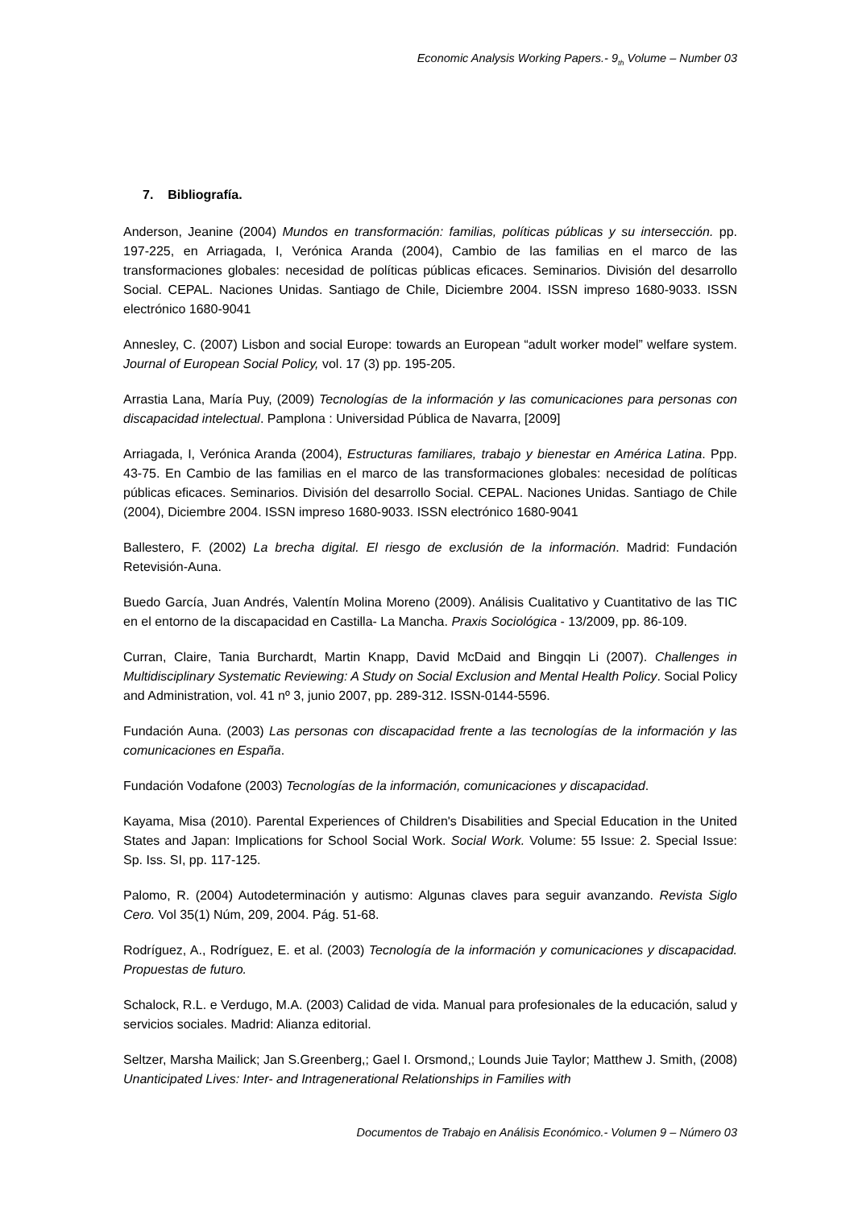Economic Analysis Working Papers.- 9<sub>th</sub> Volume – Number 03
7. Bibliografía.
Anderson, Jeanine (2004) Mundos en transformación: familias, políticas públicas y su intersección. pp. 197-225, en Arriagada, I, Verónica Aranda (2004), Cambio de las familias en el marco de las transformaciones globales: necesidad de políticas públicas eficaces. Seminarios. División del desarrollo Social. CEPAL. Naciones Unidas. Santiago de Chile, Diciembre 2004. ISSN impreso 1680-9033. ISSN electrónico 1680-9041
Annesley, C. (2007) Lisbon and social Europe: towards an European “adult worker model” welfare system. Journal of European Social Policy, vol. 17 (3) pp. 195-205.
Arrastia Lana, María Puy, (2009) Tecnologías de la información y las comunicaciones para personas con discapacidad intelectual. Pamplona : Universidad Pública de Navarra, [2009]
Arriagada, I, Verónica Aranda (2004), Estructuras familiares, trabajo y bienestar en América Latina. Ppp. 43-75. En Cambio de las familias en el marco de las transformaciones globales: necesidad de políticas públicas eficaces. Seminarios. División del desarrollo Social. CEPAL. Naciones Unidas. Santiago de Chile (2004), Diciembre 2004. ISSN impreso 1680-9033. ISSN electrónico 1680-9041
Ballestero, F. (2002) La brecha digital. El riesgo de exclusión de la información. Madrid: Fundación Retevisión-Auna.
Buedo García, Juan Andrés, Valentín Molina Moreno (2009). Análisis Cualitativo y Cuantitativo de las TIC en el entorno de la discapacidad en Castilla- La Mancha. Praxis Sociológica - 13/2009, pp. 86-109.
Curran, Claire, Tania Burchardt, Martin Knapp, David McDaid and Bingqin Li (2007). Challenges in Multidisciplinary Systematic Reviewing: A Study on Social Exclusion and Mental Health Policy. Social Policy and Administration, vol. 41 nº 3, junio 2007, pp. 289-312. ISSN-0144-5596.
Fundación Auna. (2003) Las personas con discapacidad frente a las tecnologías de la información y las comunicaciones en España.
Fundación Vodafone (2003) Tecnologías de la información, comunicaciones y discapacidad.
Kayama, Misa (2010). Parental Experiences of Children's Disabilities and Special Education in the United States and Japan: Implications for School Social Work. Social Work. Volume: 55 Issue: 2. Special Issue: Sp. Iss. SI, pp. 117-125.
Palomo, R. (2004) Autodeterminación y autismo: Algunas claves para seguir avanzando. Revista Siglo Cero. Vol 35(1) Núm, 209, 2004. Pág. 51-68.
Rodríguez, A., Rodríguez, E. et al. (2003) Tecnología de la información y comunicaciones y discapacidad. Propuestas de futuro.
Schalock, R.L. e Verdugo, M.A. (2003) Calidad de vida. Manual para profesionales de la educación, salud y servicios sociales. Madrid: Alianza editorial.
Seltzer, Marsha Mailick; Jan S.Greenberg,; Gael I. Orsmond,; Lounds Juie Taylor; Matthew J. Smith, (2008) Unanticipated Lives: Inter- and Intragenerational Relationships in Families with
Documentos de Trabajo en Análisis Económico.- Volumen 9 – Número 03